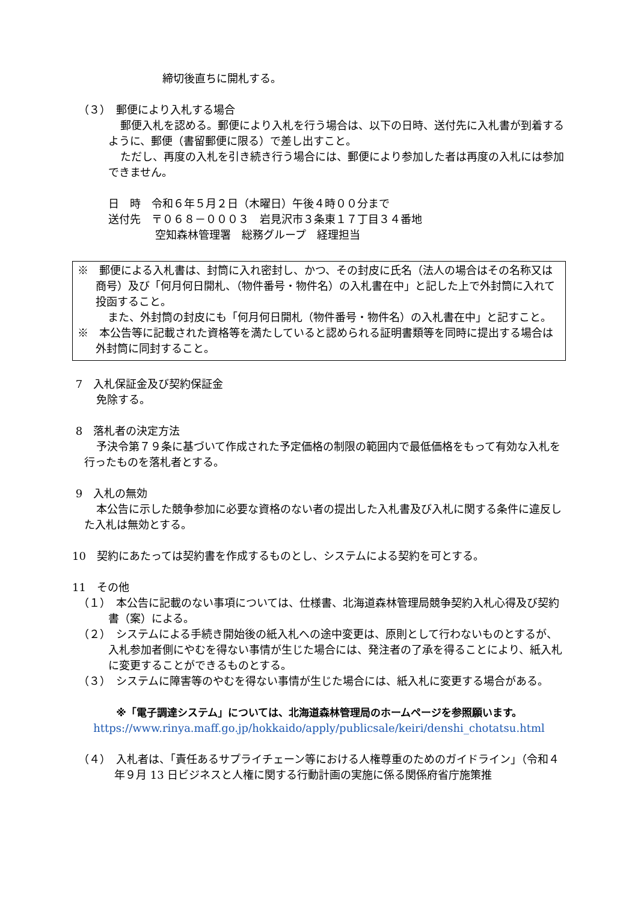締切後直ちに開札する。
（３）　郵便により入札する場合
郵便入札を認める。郵便により入札を行う場合は、以下の日時、送付先に入札書が到着するように、郵便（書留郵便に限る）で差し出すこと。
ただし、再度の入札を引き続き行う場合には、郵便により参加した者は再度の入札には参加できません。
日　時　令和６年５月２日（木曜日）午後４時００分まで
送付先　〒０６８－０００３　岩見沢市３条東１７丁目３４番地
空知森林管理署　総務グループ　経理担当
※　郵便による入札書は、封筒に入れ密封し、かつ、その封皮に氏名（法人の場合はその名称又は商号）及び「何月何日開札、（物件番号・物件名）の入札書在中」と記した上で外封筒に入れて投函すること。
また、外封筒の封皮にも「何月何日開札（物件番号・物件名）の入札書在中」と記すこと。
※　本公告等に記載された資格等を満たしていると認められる証明書類等を同時に提出する場合は外封筒に同封すること。
7　入札保証金及び契約保証金
免除する。
8　落札者の決定方法
予決令第７９条に基づいて作成された予定価格の制限の範囲内で最低価格をもって有効な入札を行ったものを落札者とする。
9　入札の無効
本公告に示した競争参加に必要な資格のない者の提出した入札書及び入札に関する条件に違反した入札は無効とする。
10　契約にあたっては契約書を作成するものとし、システムによる契約を可とする。
11　その他
（１）　本公告に記載のない事項については、仕様書、北海道森林管理局競争契約入札心得及び契約書（案）による。
（２）　システムによる手続き開始後の紙入札への途中変更は、原則として行わないものとするが、入札参加者側にやむを得ない事情が生じた場合には、発注者の了承を得ることにより、紙入札に変更することができるものとする。
（３）　システムに障害等のやむを得ない事情が生じた場合には、紙入札に変更する場合がある。
※「電子調達システム」については、北海道森林管理局のホームページを参照願います。
https://www.rinya.maff.go.jp/hokkaido/apply/publicsale/keiri/denshi_chotatsu.html
（４）　入札者は、「責任あるサプライチェーン等における人権尊重のためのガイドライン」（令和４年９月 13 日ビジネスと人権に関する行動計画の実施に係る関係府省庁施策推